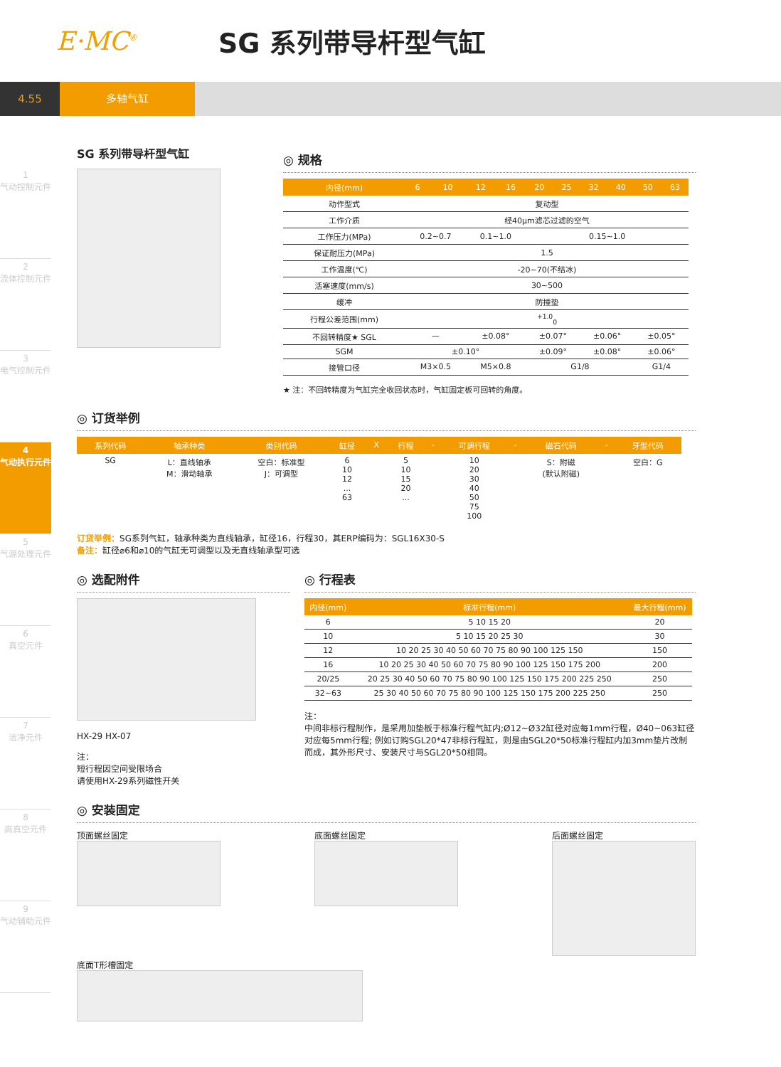E·MC<sup>®</sup>
SG 系列带导杆型气缸
4.55 多轴气缸
1
气动控制元件
2
流体控制元件
3
电气控制元件
4
气动执行元件
5
气源处理元件
6
真空元件
7
洁净元件
8
高真空元件
9
气动辅助元件
SG 系列带导杆型气缸
◎ 规格
| 内径(mm) | 6 | 10 | 12 | 16 | 20 | 25 | 32 | 40 | 50 | 63 |
| --- | --- | --- | --- | --- | --- | --- | --- | --- | --- | --- |
| 动作型式 | 复动型 | | | | | | | | | |
| 工作介质 | 经40μm滤芯过滤的空气 | | | | | | | | | |
| 工作压力(MPa) | 0.2~0.7 | | 0.1~1.0 | | 0.15~1.0 | | | | | |
| 保证耐压力(MPa) | 1.5 | | | | | | | | | |
| 工作温度(℃) | -20~70(不结冰) | | | | | | | | | |
| 活塞速度(mm/s) | 30~500 | | | | | | | | | |
| 缓冲 | 防撞垫 | | | | | | | | | |
| 行程公差范围(mm) | <sup>+1.0</sup><sub>0</sub> | | | | | | | | | |
| 不回转精度★ SGL | — | | ±0.08° | | ±0.07° | | ±0.06° | | ±0.05° | |
| SGM | ±0.10° | | | | ±0.09° | | ±0.08° | | ±0.06° | |
| 接管口径 | M3×0.5 | | M5×0.8 | | G1/8 | | | | G1/4 | |
★ 注：不回转精度为气缸完全收回状态时，气缸固定板可回转的角度。
◎ 订货举例
| 系列代码 | 轴承种类 | 类别代码 | 缸径 | X | 行程 | - | 可调行程 | - | 磁石代码 | - | 牙型代码 |
| --- | --- | --- | --- | --- | --- | --- | --- | --- | --- | --- | --- |
| SG | L：直线轴承 M：滑动轴承 | 空白：标准型 J：可调型 | 6 10 12 ... 63 | | 5 10 15 20 ... | | 10 20 30 40 50 75 100 | | S：附磁 (默认附磁) | | 空白：G |
订货举例：SG系列气缸，轴承种类为直线轴承，缸径16，行程30，其ERP编码为：SGL16X30-S
备注：缸径⌀6和⌀10的气缸无可调型以及无直线轴承型可选
◎ 选配附件
HX-29 HX-07
注：
短行程因空间受限场合
请使用HX-29系列磁性开关
◎ 行程表
| 内径(mm) | 标准行程(mm) | 最大行程(mm) |
| --- | --- | --- |
| 6 | 5 10 15 20 | 20 |
| 10 | 5 10 15 20 25 30 | 30 |
| 12 | 10 20 25 30 40 50 60 70 75 80 90 100 125 150 | 150 |
| 16 | 10 20 25 30 40 50 60 70 75 80 90 100 125 150 175 200 | 200 |
| 20/25 | 20 25 30 40 50 60 70 75 80 90 100 125 150 175 200 225 250 | 250 |
| 32~63 | 25 30 40 50 60 70 75 80 90 100 125 150 175 200 225 250 | 250 |
注：
中间非标行程制作，是采用加垫板于标准行程气缸内;Ø12~Ø32缸径对应每1mm行程，Ø40~063缸径对应每5mm行程; 例如订购SGL20*47非标行程缸，则是由SGL20*50标准行程缸内加3mm垫片改制而成，其外形尺寸、安装尺寸与SGL20*50相同。
◎ 安装固定
顶面螺丝固定
底面螺丝固定
后面螺丝固定
底面T形槽固定